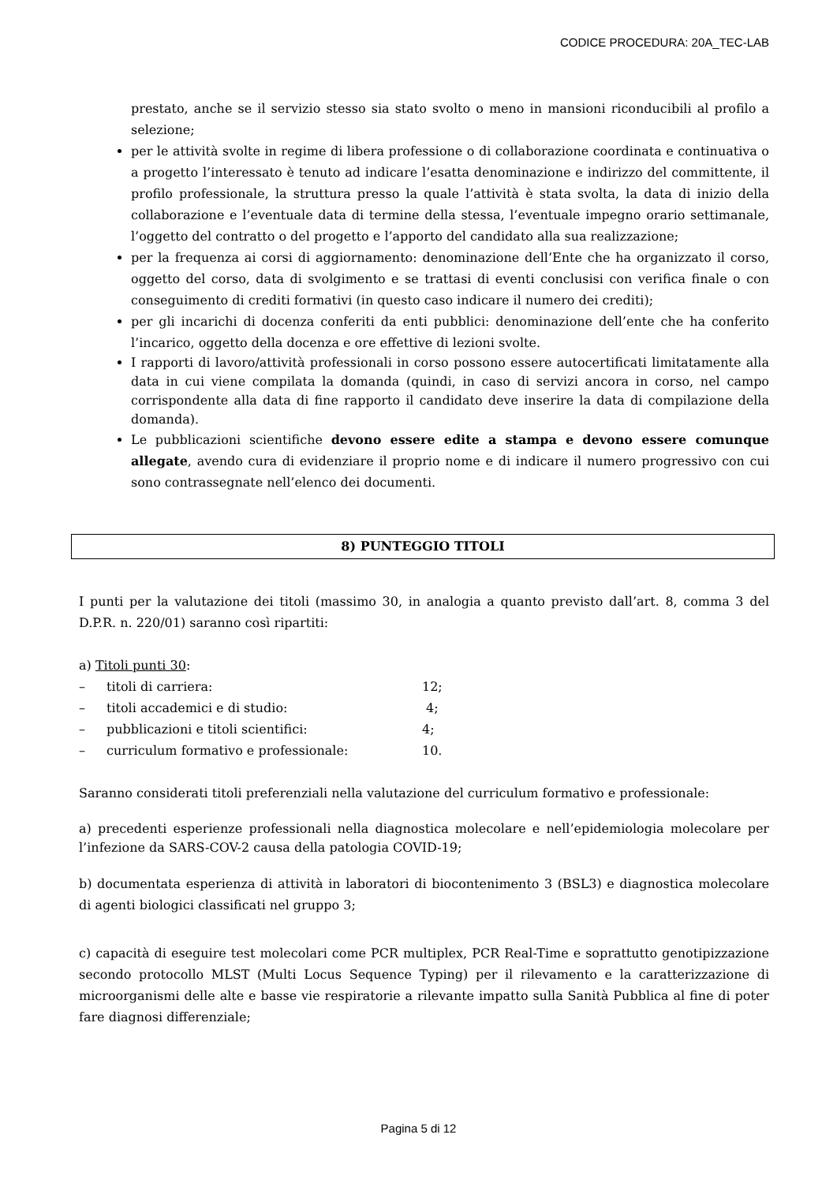CODICE PROCEDURA: 20A_TEC-LAB
prestato, anche se il servizio stesso sia stato svolto o meno in mansioni riconducibili al profilo a selezione;
per le attività svolte in regime di libera professione o di collaborazione coordinata e continuativa o a progetto l’interessato è tenuto ad indicare l’esatta denominazione e indirizzo del committente, il profilo professionale, la struttura presso la quale l’attività è stata svolta, la data di inizio della collaborazione e l’eventuale data di termine della stessa, l’eventuale impegno orario settimanale, l’oggetto del contratto o del progetto e l’apporto del candidato alla sua realizzazione;
per la frequenza ai corsi di aggiornamento: denominazione dell’Ente che ha organizzato il corso, oggetto del corso, data di svolgimento e se trattasi di eventi conclusisi con verifica finale o con conseguimento di crediti formativi (in questo caso indicare il numero dei crediti);
per gli incarichi di docenza conferiti da enti pubblici: denominazione dell’ente che ha conferito l’incarico, oggetto della docenza e ore effettive di lezioni svolte.
I rapporti di lavoro/attività professionali in corso possono essere autocertificati limitatamente alla data in cui viene compilata la domanda (quindi, in caso di servizi ancora in corso, nel campo corrispondente alla data di fine rapporto il candidato deve inserire la data di compilazione della domanda).
Le pubblicazioni scientifiche devono essere edite a stampa e devono essere comunque allegate, avendo cura di evidenziare il proprio nome e di indicare il numero progressivo con cui sono contrassegnate nell’elenco dei documenti.
8) PUNTEGGIO TITOLI
I punti per la valutazione dei titoli (massimo 30, in analogia a quanto previsto dall’art. 8, comma 3 del D.P.R. n. 220/01) saranno così ripartiti:
a) Titoli punti 30:
– titoli di carriera: 12;
– titoli accademici e di studio: 4;
– pubblicazioni e titoli scientifici: 4;
– curriculum formativo e professionale: 10.
Saranno considerati titoli preferenziali nella valutazione del curriculum formativo e professionale:
a) precedenti esperienze professionali nella diagnostica molecolare e nell’epidemiologia molecolare per l’infezione da SARS-COV-2 causa della patologia COVID-19;
b) documentata esperienza di attività in laboratori di biocontenimento 3 (BSL3) e diagnostica molecolare di agenti biologici classificati nel gruppo 3;
c) capacità di eseguire test molecolari come PCR multiplex, PCR Real-Time e soprattutto genotipizzazione secondo protocollo MLST (Multi Locus Sequence Typing) per il rilevamento e la caratterizzazione di microorganismi delle alte e basse vie respiratorie a rilevante impatto sulla Sanità Pubblica al fine di poter fare diagnosi differenziale;
Pagina 5 di 12